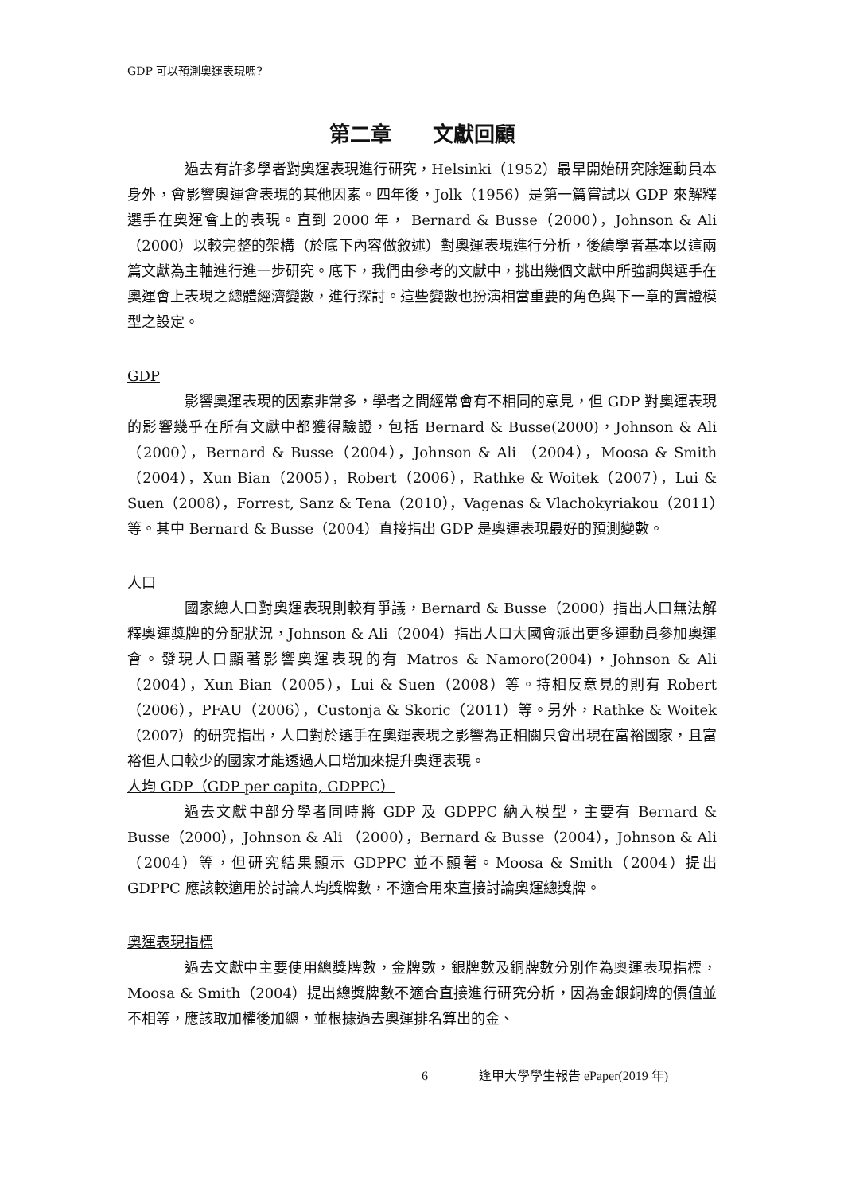GDP 可以預測奧運表現嗎?
第二章　　文獻回顧
過去有許多學者對奧運表現進行研究，Helsinki（1952）最早開始研究除運動員本身外，會影響奧運會表現的其他因素。四年後，Jolk（1956）是第一篇嘗試以 GDP 來解釋選手在奧運會上的表現。直到 2000 年， Bernard & Busse（2000），Johnson & Ali （2000）以較完整的架構（於底下內容做敘述）對奧運表現進行分析，後續學者基本以這兩篇文獻為主軸進行進一步研究。底下，我們由參考的文獻中，挑出幾個文獻中所強調與選手在奧運會上表現之總體經濟變數，進行探討。這些變數也扮演相當重要的角色與下一章的實證模型之設定。
GDP
影響奧運表現的因素非常多，學者之間經常會有不相同的意見，但 GDP 對奧運表現的影響幾乎在所有文獻中都獲得驗證，包括 Bernard & Busse(2000)，Johnson & Ali （2000），Bernard & Busse（2004），Johnson & Ali （2004），Moosa & Smith（2004），Xun Bian（2005），Robert（2006），Rathke & Woitek（2007），Lui & Suen（2008），Forrest, Sanz & Tena（2010），Vagenas & Vlachokyriakou（2011）等。其中 Bernard & Busse（2004）直接指出 GDP 是奧運表現最好的預測變數。
人口
國家總人口對奧運表現則較有爭議，Bernard & Busse（2000）指出人口無法解釋奧運獎牌的分配狀況，Johnson & Ali（2004）指出人口大國會派出更多運動員參加奧運會。發現人口顯著影響奧運表現的有 Matros & Namoro(2004)，Johnson & Ali （2004），Xun Bian（2005），Lui & Suen（2008）等。持相反意見的則有 Robert（2006），PFAU（2006），Custonja & Skoric（2011）等。另外，Rathke & Woitek（2007）的研究指出，人口對於選手在奧運表現之影響為正相關只會出現在富裕國家，且富裕但人口較少的國家才能透過人口增加來提升奧運表現。
人均 GDP（GDP per capita, GDPPC）
過去文獻中部分學者同時將 GDP 及 GDPPC 納入模型，主要有 Bernard & Busse（2000），Johnson & Ali （2000），Bernard & Busse（2004），Johnson & Ali（2004）等，但研究結果顯示 GDPPC 並不顯著。Moosa & Smith（2004）提出 GDPPC 應該較適用於討論人均獎牌數，不適合用來直接討論奧運總獎牌。
奧運表現指標
過去文獻中主要使用總獎牌數，金牌數，銀牌數及銅牌數分別作為奧運表現指標，Moosa & Smith（2004）提出總獎牌數不適合直接進行研究分析，因為金銀銅牌的價值並不相等，應該取加權後加總，並根據過去奧運排名算出的金、
6　　　　逢甲大學學生報告 ePaper(2019 年)